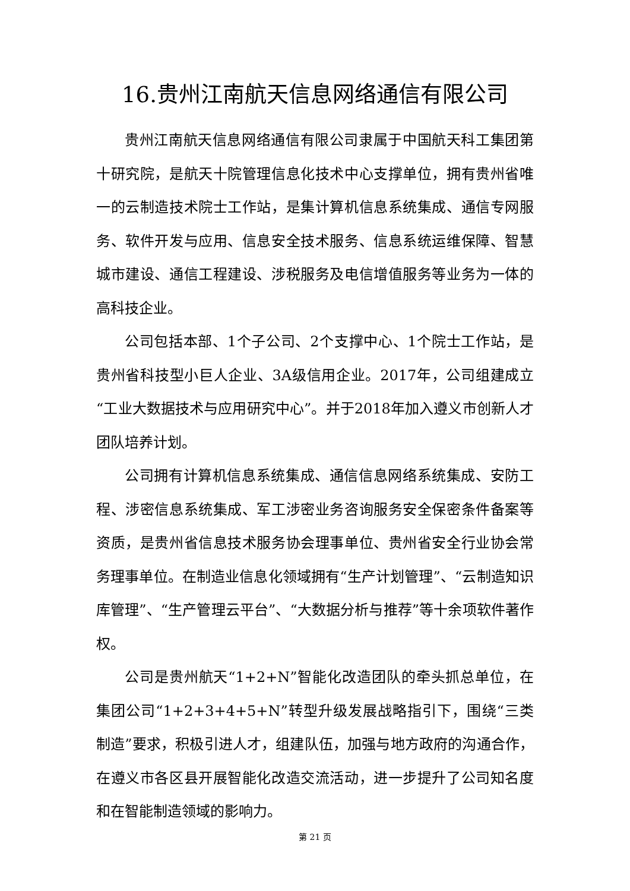16.贵州江南航天信息网络通信有限公司
贵州江南航天信息网络通信有限公司隶属于中国航天科工集团第十研究院，是航天十院管理信息化技术中心支撑单位，拥有贵州省唯一的云制造技术院士工作站，是集计算机信息系统集成、通信专网服务、软件开发与应用、信息安全技术服务、信息系统运维保障、智慧城市建设、通信工程建设、涉税服务及电信增值服务等业务为一体的高科技企业。
公司包括本部、1个子公司、2个支撑中心、1个院士工作站，是贵州省科技型小巨人企业、3A级信用企业。2017年，公司组建成立“工业大数据技术与应用研究中心”。并于2018年加入遵义市创新人才团队培养计划。
公司拥有计算机信息系统集成、通信信息网络系统集成、安防工程、涉密信息系统集成、军工涉密业务咨询服务安全保密条件备案等资质，是贵州省信息技术服务协会理事单位、贵州省安全行业协会常务理事单位。在制造业信息化领域拥有“生产计划管理”、“云制造知识库管理”、“生产管理云平台”、“大数据分析与推荐”等十余项软件著作权。
公司是贵州航天“1+2+N”智能化改造团队的牵头抓总单位，在集团公司“1+2+3+4+5+N”转型升级发展战略指引下，围绕“三类制造”要求，积极引进人才，组建队伍，加强与地方政府的沟通合作，在遵义市各区县开展智能化改造交流活动，进一步提升了公司知名度和在智能制造领域的影响力。
第 21 页